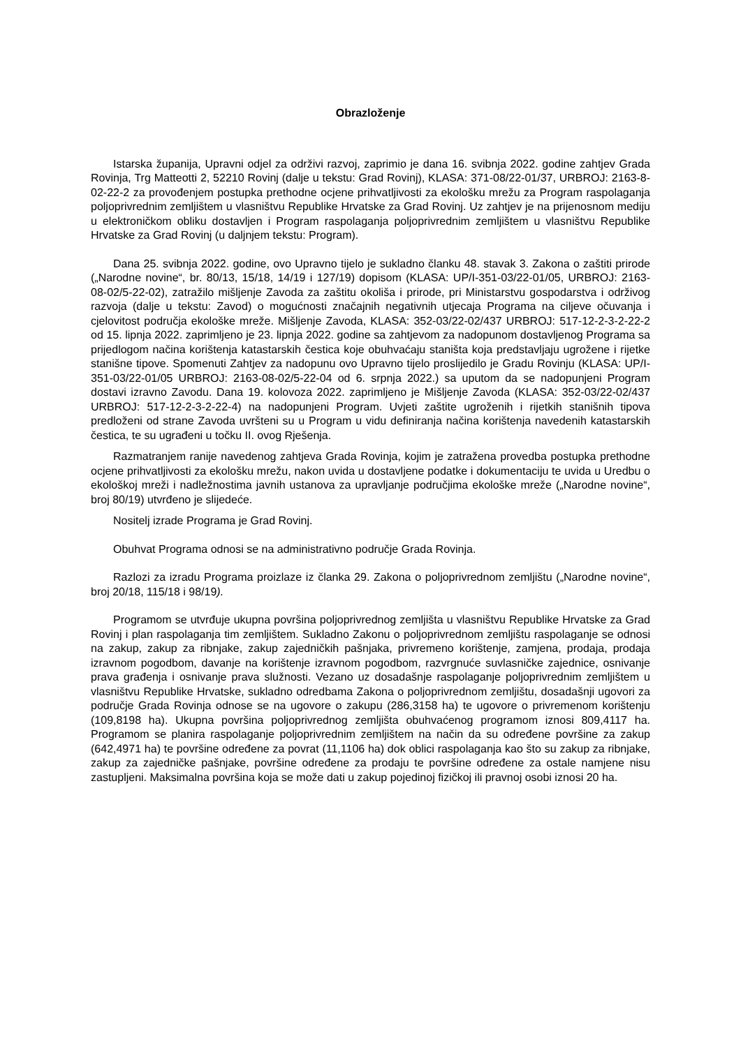Obrazloženje
Istarska županija, Upravni odjel za održivi razvoj, zaprimio je dana 16. svibnja 2022. godine zahtjev Grada Rovinja, Trg Matteotti 2, 52210 Rovinj (dalje u tekstu: Grad Rovinj), KLASA: 371-08/22-01/37, URBROJ: 2163-8-02-22-2 za provođenjem postupka prethodne ocjene prihvatljivosti za ekološku mrežu za Program raspolaganja poljoprivrednim zemljištem u vlasništvu Republike Hrvatske za Grad Rovinj. Uz zahtjev je na prijenosnom mediju u elektroničkom obliku dostavljen i Program raspolaganja poljoprivrednim zemljištem u vlasništvu Republike Hrvatske za Grad Rovinj (u daljnjem tekstu: Program).
Dana 25. svibnja 2022. godine, ovo Upravno tijelo je sukladno članku 48. stavak 3. Zakona o zaštiti prirode („Narodne novine“, br. 80/13, 15/18, 14/19 i 127/19) dopisom (KLASA: UP/I-351-03/22-01/05, URBROJ: 2163-08-02/5-22-02), zatražilo mišljenje Zavoda za zaštitu okoliša i prirode, pri Ministarstvu gospodarstva i održivog razvoja (dalje u tekstu: Zavod) o mogućnosti značajnih negativnih utjecaja Programa na ciljeve očuvanja i cjelovitost područja ekološke mreže. Mišljenje Zavoda, KLASA: 352-03/22-02/437 URBROJ: 517-12-2-3-2-22-2 od 15. lipnja 2022. zaprimljeno je 23. lipnja 2022. godine sa zahtjevom za nadopunom dostavljenog Programa sa prijedlogom načina korištenja katastarskih čestica koje obuhvaćaju staništa koja predstavljaju ugrožene i rijetke stanišne tipove. Spomenuti Zahtjev za nadopunu ovo Upravno tijelo proslijedilo je Gradu Rovinju (KLASA: UP/I-351-03/22-01/05 URBROJ: 2163-08-02/5-22-04 od 6. srpnja 2022.) sa uputom da se nadopunjeni Program dostavi izravno Zavodu. Dana 19. kolovoza 2022. zaprimljeno je Mišljenje Zavoda (KLASA: 352-03/22-02/437 URBROJ: 517-12-2-3-2-22-4) na nadopunjeni Program. Uvjeti zaštite ugroženih i rijetkih stanišnih tipova predloženi od strane Zavoda uvršteni su u Program u vidu definiranja načina korištenja navedenih katastarskih čestica, te su ugrađeni u točku II. ovog Rješenja.
Razmatranjem ranije navedenog zahtjeva Grada Rovinja, kojim je zatražena provedba postupka prethodne ocjene prihvatljivosti za ekološku mrežu, nakon uvida u dostavljene podatke i dokumentaciju te uvida u Uredbu o ekološkoj mreži i nadležnostima javnih ustanova za upravljanje područjima ekološke mreže („Narodne novine“, broj 80/19) utvrđeno je slijedeće.
Nositelj izrade Programa je Grad Rovinj.
Obuhvat Programa odnosi se na administrativno područje Grada Rovinja.
Razlozi za izradu Programa proizlaze iz članka 29. Zakona o poljoprivrednom zemljištu („Narodne novine“, broj 20/18, 115/18 i 98/19).
Programom se utvrđuje ukupna površina poljoprivrednog zemljišta u vlasništvu Republike Hrvatske za Grad Rovinj i plan raspolaganja tim zemljištem. Sukladno Zakonu o poljoprivrednom zemljištu raspolaganje se odnosi na zakup, zakup za ribnjake, zakup zajedničkih pašnjaka, privremeno korištenje, zamjena, prodaja, prodaja izravnom pogodbom, davanje na korištenje izravnom pogodbom, razvrgnuće suvlasničke zajednice, osnivanje prava građenja i osnivanje prava služnosti. Vezano uz dosadašnje raspolaganje poljoprivrednim zemljištem u vlasništvu Republike Hrvatske, sukladno odredbama Zakona o poljoprivrednom zemljištu, dosadašnji ugovori za područje Grada Rovinja odnose se na ugovore o zakupu (286,3158 ha) te ugovore o privremenom korištenju (109,8198 ha). Ukupna površina poljoprivrednog zemljišta obuhvaćenog programom iznosi 809,4117 ha. Programom se planira raspolaganje poljoprivrednim zemljištem na način da su određene površine za zakup (642,4971 ha) te površine određene za povrat (11,1106 ha) dok oblici raspolaganja kao što su zakup za ribnjake, zakup za zajedničke pašnjake, površine određene za prodaju te površine određene za ostale namjene nisu zastupljeni. Maksimalna površina koja se može dati u zakup pojedinoj fizičkoj ili pravnoj osobi iznosi 20 ha.